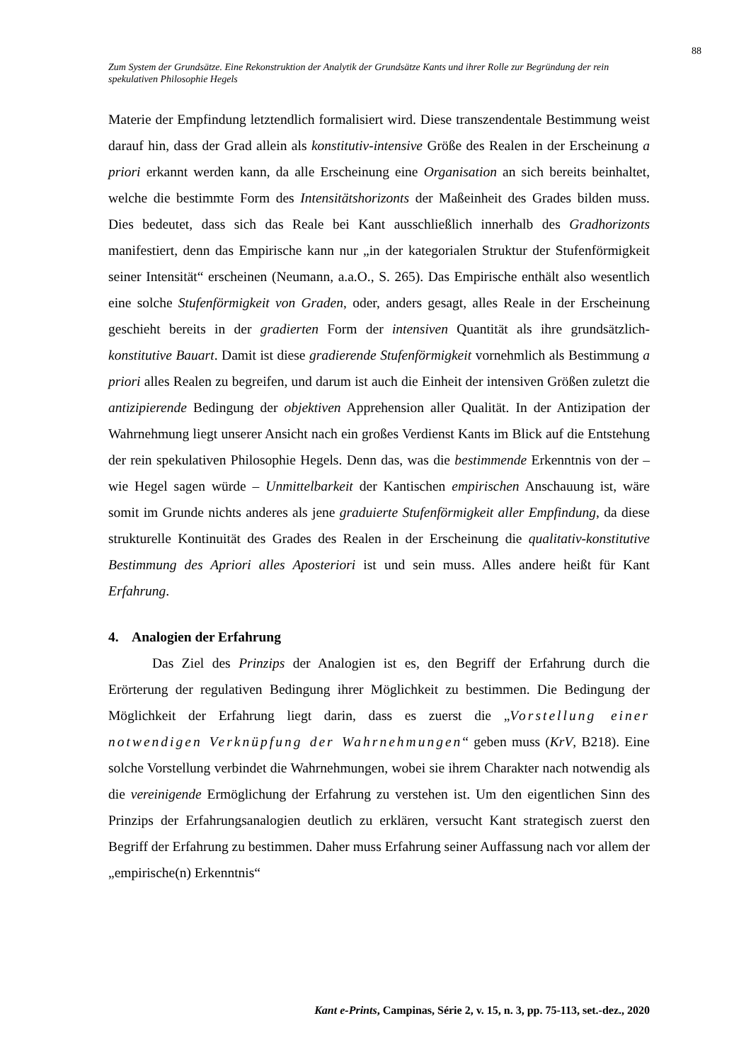88
Zum System der Grundsätze. Eine Rekonstruktion der Analytik der Grundsätze Kants und ihrer Rolle zur Begründung der rein spekulativen Philosophie Hegels
Materie der Empfindung letztendlich formalisiert wird. Diese transzendentale Bestimmung weist darauf hin, dass der Grad allein als konstitutiv-intensive Größe des Realen in der Erscheinung a priori erkannt werden kann, da alle Erscheinung eine Organisation an sich bereits beinhaltet, welche die bestimmte Form des Intensitätshorizonts der Maßeinheit des Grades bilden muss. Dies bedeutet, dass sich das Reale bei Kant ausschließlich innerhalb des Gradhorizonts manifestiert, denn das Empirische kann nur „in der kategorialen Struktur der Stufenförmigkeit seiner Intensität“ erscheinen (Neumann, a.a.O., S. 265). Das Empirische enthält also wesentlich eine solche Stufenförmigkeit von Graden, oder, anders gesagt, alles Reale in der Erscheinung geschieht bereits in der gradierten Form der intensiven Quantität als ihre grundsätzlich-konstitutive Bauart. Damit ist diese gradierende Stufenförmigkeit vornehmlich als Bestimmung a priori alles Realen zu begreifen, und darum ist auch die Einheit der intensiven Größen zuletzt die antizipierende Bedingung der objektiven Apprehension aller Qualität. In der Antizipation der Wahrnehmung liegt unserer Ansicht nach ein großes Verdienst Kants im Blick auf die Entstehung der rein spekulativen Philosophie Hegels. Denn das, was die bestimmende Erkenntnis von der – wie Hegel sagen würde – Unmittelbarkeit der Kantischen empirischen Anschauung ist, wäre somit im Grunde nichts anderes als jene graduierte Stufenförmigkeit aller Empfindung, da diese strukturelle Kontinuität des Grades des Realen in der Erscheinung die qualitativ-konstitutive Bestimmung des Apriori alles Aposteriori ist und sein muss. Alles andere heißt für Kant Erfahrung.
4. Analogien der Erfahrung
Das Ziel des Prinzips der Analogien ist es, den Begriff der Erfahrung durch die Erörterung der regulativen Bedingung ihrer Möglichkeit zu bestimmen. Die Bedingung der Möglichkeit der Erfahrung liegt darin, dass es zuerst die „Vorstellung einer notwendigen Verknüpfung der Wahrnehmungen“ geben muss (KrV, B218). Eine solche Vorstellung verbindet die Wahrnehmungen, wobei sie ihrem Charakter nach notwendig als die vereinigende Ermöglichung der Erfahrung zu verstehen ist. Um den eigentlichen Sinn des Prinzips der Erfahrungsanalogien deutlich zu erklären, versucht Kant strategisch zuerst den Begriff der Erfahrung zu bestimmen. Daher muss Erfahrung seiner Auffassung nach vor allem der „empirische(n) Erkenntnis“
Kant e-Prints, Campinas, Série 2, v. 15, n. 3, pp. 75-113, set.-dez., 2020